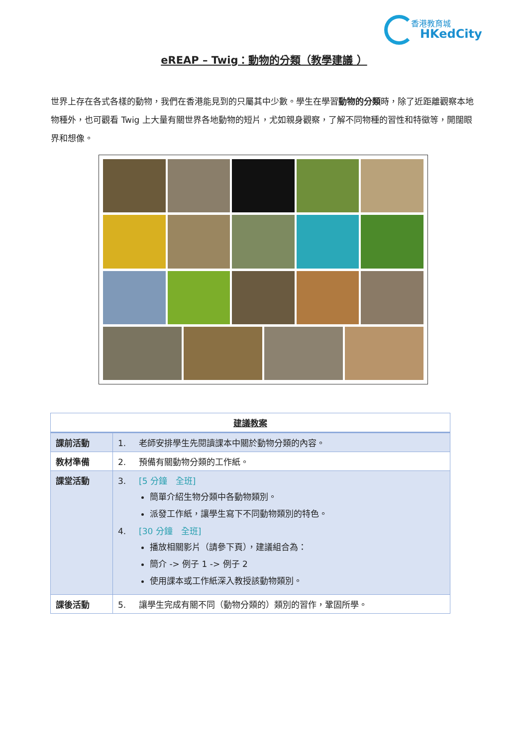香港教育城
HKedCity
eREAP – Twig：動物的分類（教學建議 ）
世界上存在各式各樣的動物，我們在香港能見到的只屬其中少數。學生在學習動物的分類時，除了近距離觀察本地物種外，也可觀看 Twig 上大量有關世界各地動物的短片，尤如親身觀察，了解不同物種的習性和特徵等，開闊眼界和想像。
| 建議教案 | |
| --- | --- |
| 課前活動 | 1. 老師安排學生先閱讀課本中關於動物分類的內容。 |
| 教材準備 | 2. 預備有關動物分類的工作紙。 |
| 課堂活動 | 3. [5 分鐘 全班] 簡單介紹生物分類中各動物類別。 派發工作紙，讓學生寫下不同動物類別的特色。 4. [30 分鐘 全班] 播放相關影片（請參下頁），建議組合為： 簡介 -> 例子 1 -> 例子 2 使用課本或工作紙深入教授該動物類別。 |
| 課後活動 | 5. 讓學生完成有關不同（動物分類的）類別的習作，鞏固所學。 |